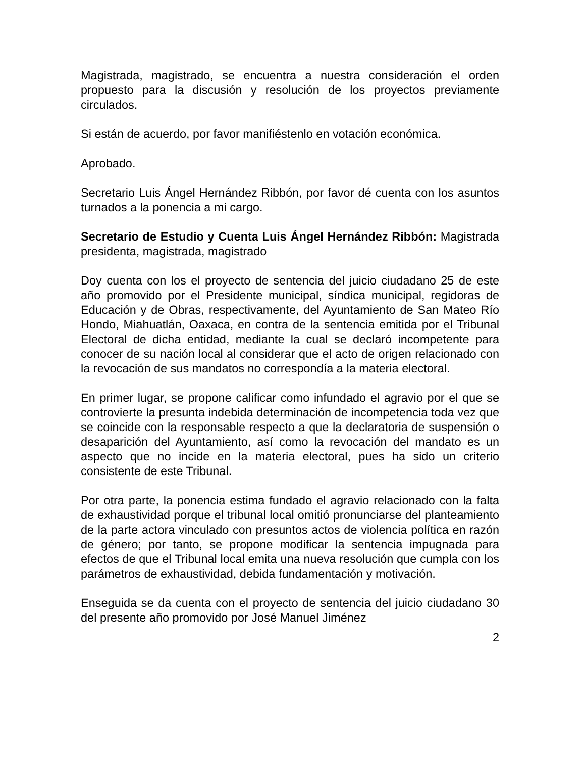Magistrada, magistrado, se encuentra a nuestra consideración el orden propuesto para la discusión y resolución de los proyectos previamente circulados.
Si están de acuerdo, por favor manifiéstenlo en votación económica.
Aprobado.
Secretario Luis Ángel Hernández Ribbón, por favor dé cuenta con los asuntos turnados a la ponencia a mi cargo.
Secretario de Estudio y Cuenta Luis Ángel Hernández Ribbón: Magistrada presidenta, magistrada, magistrado
Doy cuenta con los el proyecto de sentencia del juicio ciudadano 25 de este año promovido por el Presidente municipal, síndica municipal, regidoras de Educación y de Obras, respectivamente, del Ayuntamiento de San Mateo Río Hondo, Miahuatlán, Oaxaca, en contra de la sentencia emitida por el Tribunal Electoral de dicha entidad, mediante la cual se declaró incompetente para conocer de su nación local al considerar que el acto de origen relacionado con la revocación de sus mandatos no correspondía a la materia electoral.
En primer lugar, se propone calificar como infundado el agravio por el que se controvierte la presunta indebida determinación de incompetencia toda vez que se coincide con la responsable respecto a que la declaratoria de suspensión o desaparición del Ayuntamiento, así como la revocación del mandato es un aspecto que no incide en la materia electoral, pues ha sido un criterio consistente de este Tribunal.
Por otra parte, la ponencia estima fundado el agravio relacionado con la falta de exhaustividad porque el tribunal local omitió pronunciarse del planteamiento de la parte actora vinculado con presuntos actos de violencia política en razón de género; por tanto, se propone modificar la sentencia impugnada para efectos de que el Tribunal local emita una nueva resolución que cumpla con los parámetros de exhaustividad, debida fundamentación y motivación.
Enseguida se da cuenta con el proyecto de sentencia del juicio ciudadano 30 del presente año promovido por José Manuel Jiménez
2